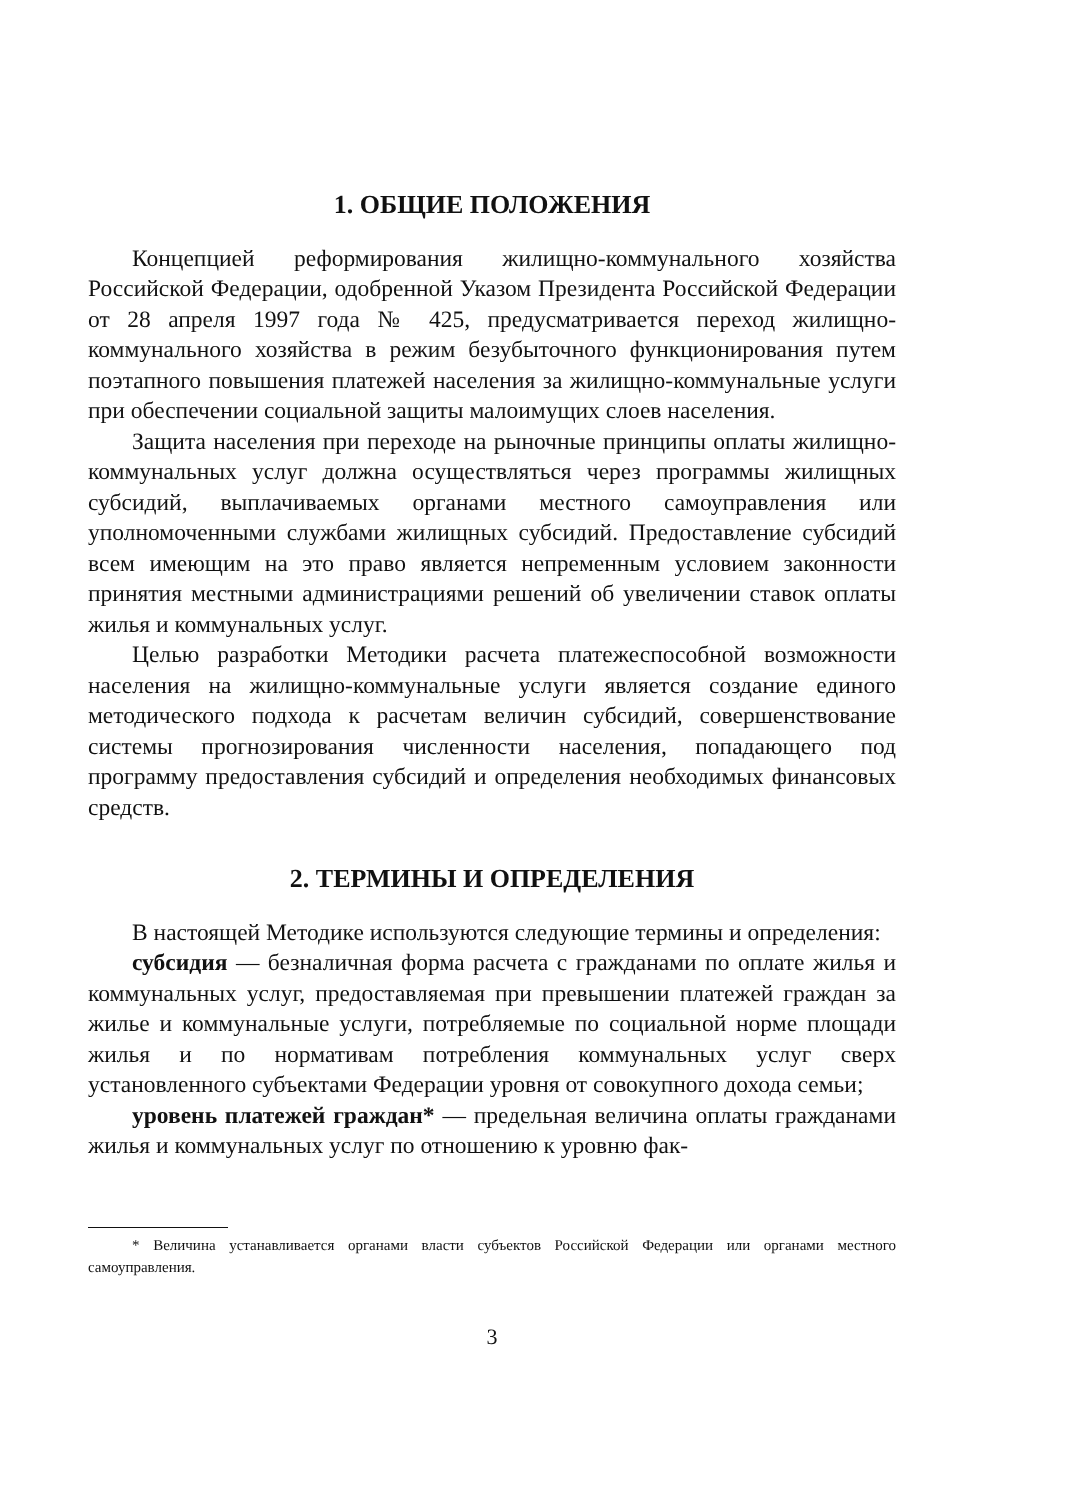1. ОБЩИЕ ПОЛОЖЕНИЯ
Концепцией реформирования жилищно-коммунального хозяйства Российской Федерации, одобренной Указом Президента Российской Федерации от 28 апреля 1997 года № 425, предусматривается переход жилищно-коммунального хозяйства в режим безубыточного функционирования путем поэтапного повышения платежей населения за жилищно-коммунальные услуги при обеспечении социальной защиты малоимущих слоев населения.
Защита населения при переходе на рыночные принципы оплаты жилищно-коммунальных услуг должна осуществляться через программы жилищных субсидий, выплачиваемых органами местного самоуправления или уполномоченными службами жилищных субсидий. Предоставление субсидий всем имеющим на это право является непременным условием законности принятия местными администрациями решений об увеличении ставок оплаты жилья и коммунальных услуг.
Целью разработки Методики расчета платежеспособной возможности населения на жилищно-коммунальные услуги является создание единого методического подхода к расчетам величин субсидий, совершенствование системы прогнозирования численности населения, попадающего под программу предоставления субсидий и определения необходимых финансовых средств.
2. ТЕРМИНЫ И ОПРЕДЕЛЕНИЯ
В настоящей Методике используются следующие термины и определения:
субсидия — безналичная форма расчета с гражданами по оплате жилья и коммунальных услуг, предоставляемая при превышении платежей граждан за жилье и коммунальные услуги, потребляемые по социальной норме площади жилья и по нормативам потребления коммунальных услуг сверх установленного субъектами Федерации уровня от совокупного дохода семьи;
уровень платежей граждан* — предельная величина оплаты гражданами жилья и коммунальных услуг по отношению к уровню фак-
* Величина устанавливается органами власти субъектов Российской Федерации или органами местного самоуправления.
3